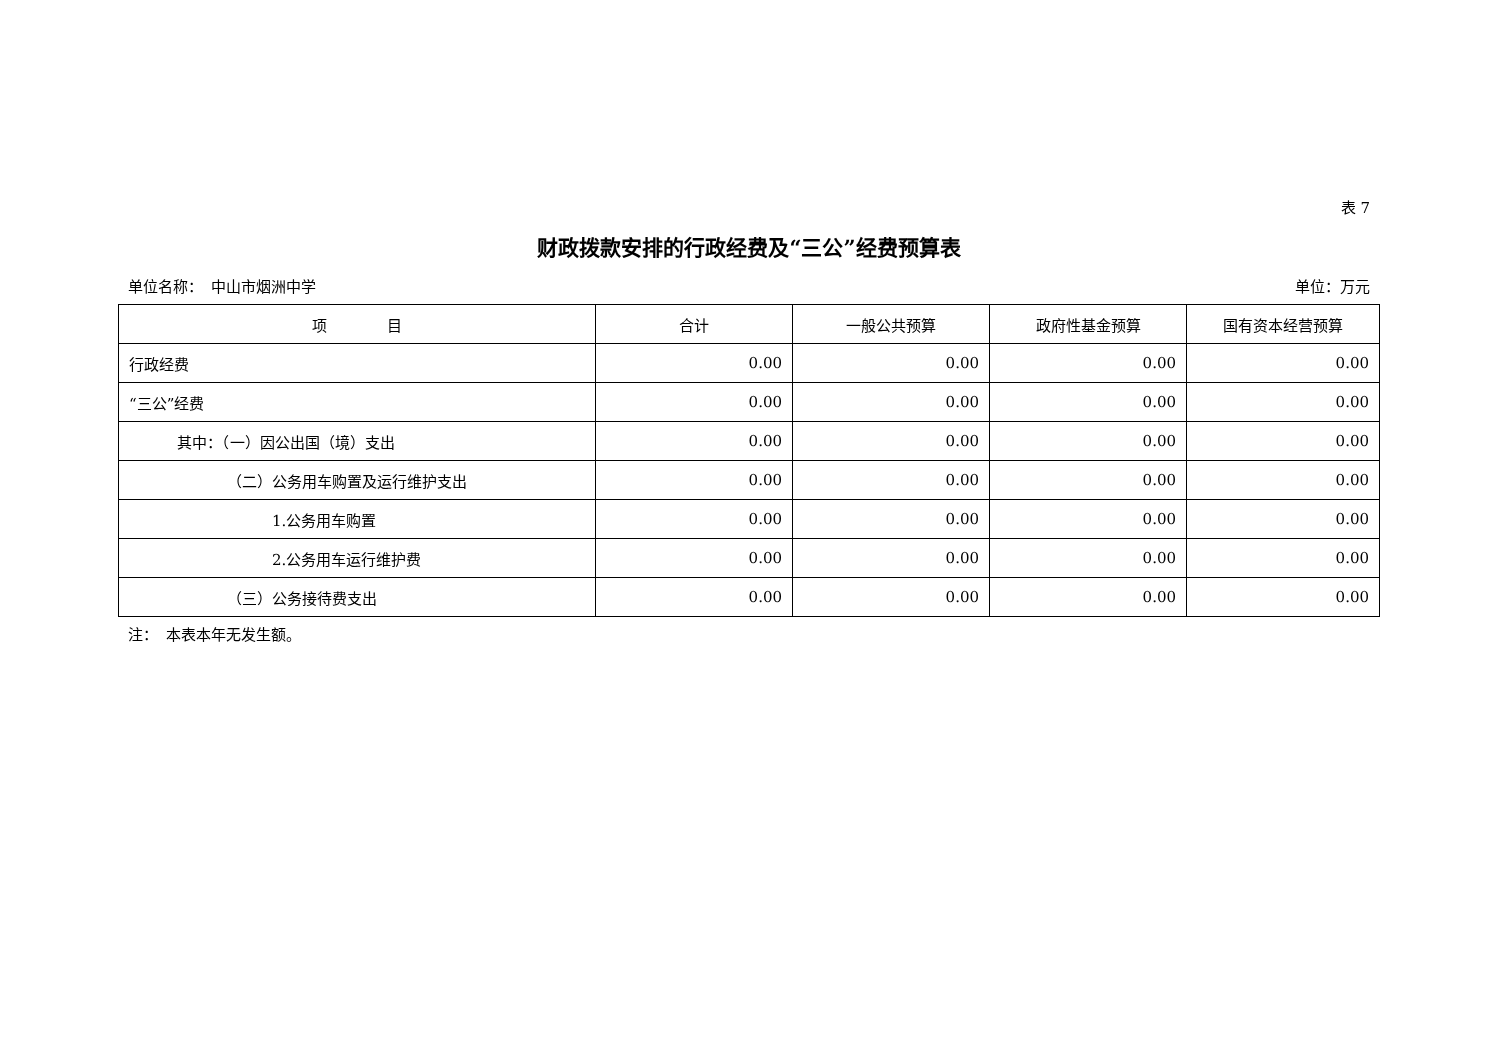表 7
财政拨款安排的行政经费及“三公”经费预算表
单位名称：　中山市烟洲中学 单位：万元
| 项 目 | 合计 | 一般公共预算 | 政府性基金预算 | 国有资本经营预算 |
| --- | --- | --- | --- | --- |
| 行政经费 | 0.00 | 0.00 | 0.00 | 0.00 |
| “三公”经费 | 0.00 | 0.00 | 0.00 | 0.00 |
| 其中：（一）因公出国（境）支出 | 0.00 | 0.00 | 0.00 | 0.00 |
| （二）公务用车购置及运行维护支出 | 0.00 | 0.00 | 0.00 | 0.00 |
| 1.公务用车购置 | 0.00 | 0.00 | 0.00 | 0.00 |
| 2.公务用车运行维护费 | 0.00 | 0.00 | 0.00 | 0.00 |
| （三）公务接待费支出 | 0.00 | 0.00 | 0.00 | 0.00 |
注：　本表本年无发生额。